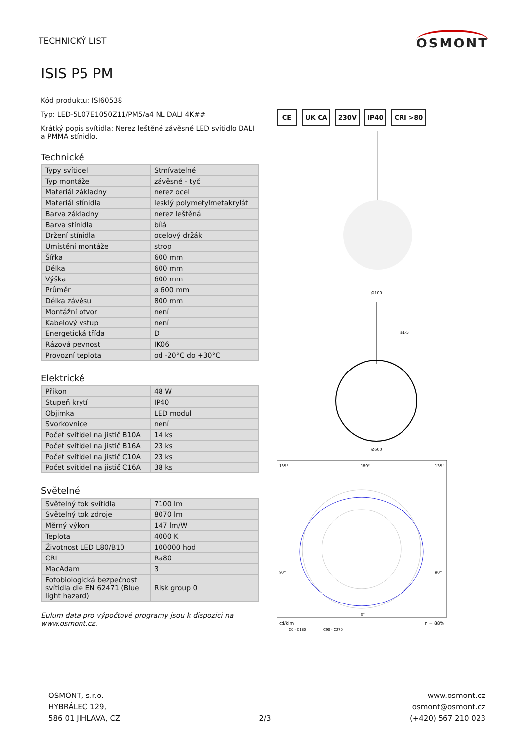TECHNICKÝ LIST
OSMONT
ISIS P5 PM
Kód produktu: ISI60538
Typ: LED-5L07E1050Z11/PM5/a4 NL DALI 4K##
Krátký popis svítidla: Nerez leštěné závěsné LED svítidlo DALI a PMMA stínidlo.
Technické
| Typy svítidel | Stmívatelné |
| Typ montáže | závěsné - tyč |
| Materiál základny | nerez ocel |
| Materiál stínidla | lesklý polymetylmetakrylát |
| Barva základny | nerez leštěná |
| Barva stínidla | bílá |
| Držení stínidla | ocelový držák |
| Umístění montáže | strop |
| Šířka | 600 mm |
| Délka | 600 mm |
| Výška | 600 mm |
| Průměr | ø 600 mm |
| Délka závěsu | 800 mm |
| Montážní otvor | není |
| Kabelový vstup | není |
| Energetická třída | D |
| Rázová pevnost | IK06 |
| Provozní teplota | od -20°C do +30°C |
Elektrické
| Příkon | 48 W |
| Stupeň krytí | IP40 |
| Objimka | LED modul |
| Svorkovnice | není |
| Počet svítidel na jistič B10A | 14 ks |
| Počet svítidel na jistič B16A | 23 ks |
| Počet svítidel na jistič C10A | 23 ks |
| Počet svítidel na jistič C16A | 38 ks |
Světelné
| Světelný tok svítidla | 7100 lm |
| Světelný tok zdroje | 8070 lm |
| Měrný výkon | 147 lm/W |
| Teplota | 4000 K |
| Životnost LED L80/B10 | 100000 hod |
| CRI | Ra80 |
| MacAdam | 3 |
| Fotobiologická bezpečnost svítidla dle EN 62471 (Blue light hazard) | Risk group 0 |
Eulum data pro výpočtové programy jsou k dispozici na www.osmont.cz.
CE UK CA 230V IP40 CRI >80
Ø100
a1-5
Ø600
135°
180°
135°
90°
90°
0°
cd/klm
η = 88%
C0 - C180
C90 - C270
OSMONT, s.r.o.
HYBRÁLEC 129,
586 01 JIHLAVA, CZ
2/3
www.osmont.cz
osmont@osmont.cz
(+420) 567 210 023